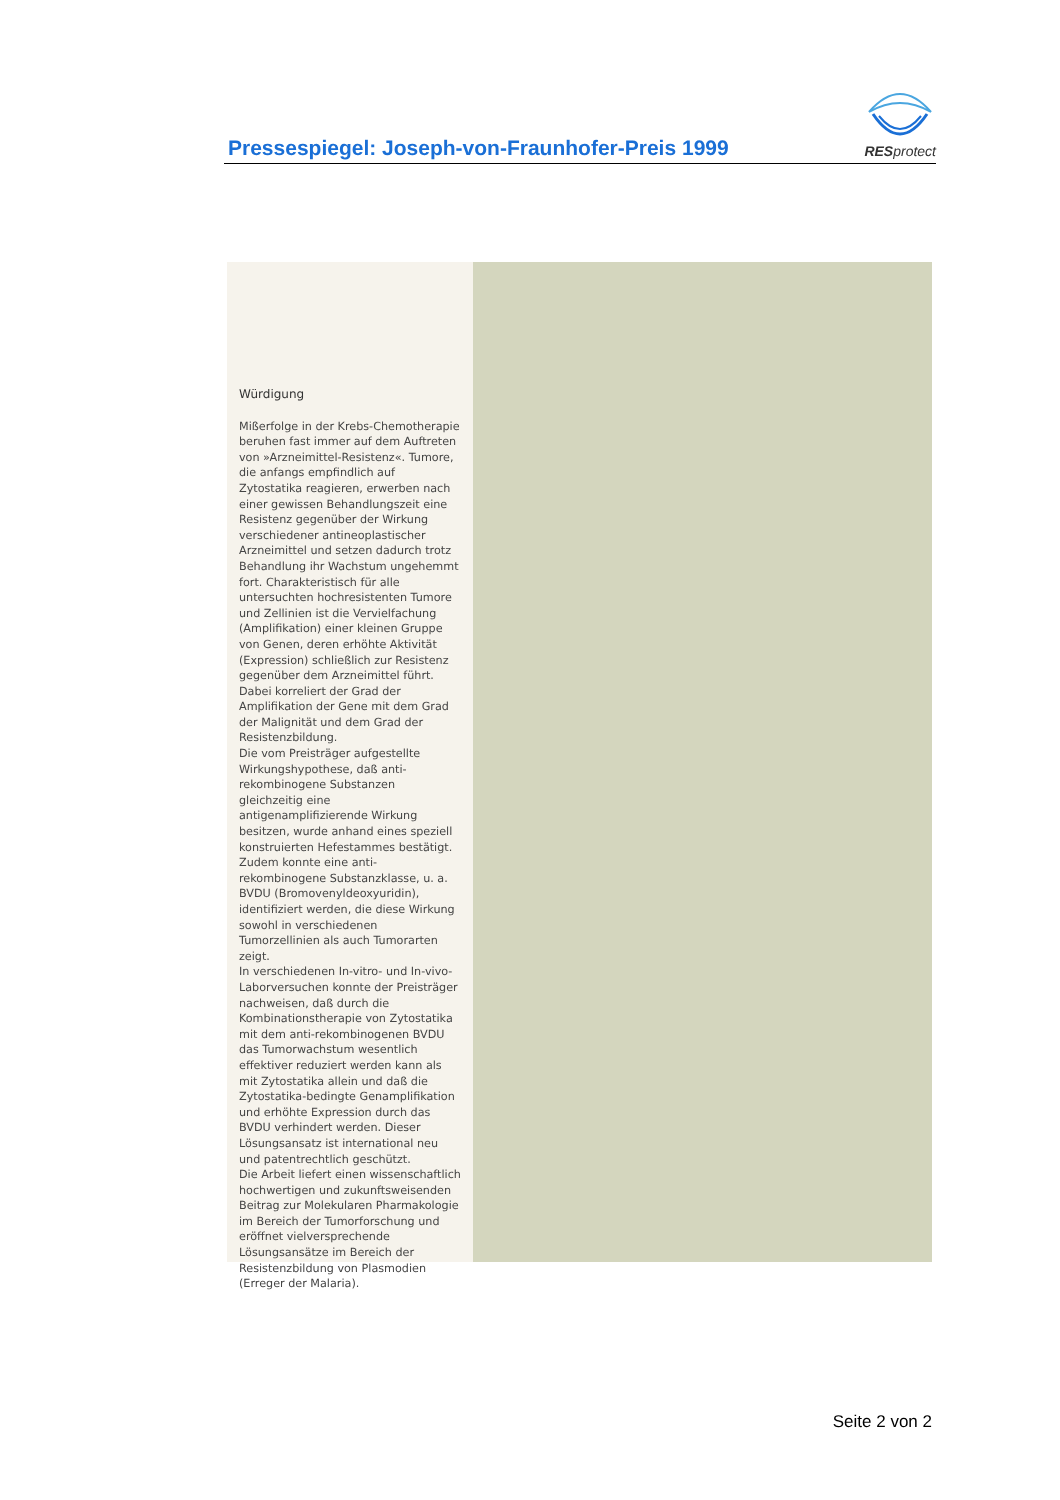Pressespiegel: Joseph-von-Fraunhofer-Preis 1999
RESprotect
Würdigung
Mißerfolge in der Krebs-Chemotherapie beruhen fast immer auf dem Auftreten von »Arzneimittel-Resistenz«. Tumore, die anfangs empfindlich auf Zytostatika reagieren, erwerben nach einer gewissen Behandlungszeit eine Resistenz gegenüber der Wirkung verschiedener antineoplastischer Arzneimittel und setzen dadurch trotz Behandlung ihr Wachstum ungehemmt fort. Charakteristisch für alle untersuchten hochresistenten Tumore und Zellinien ist die Vervielfachung (Amplifikation) einer kleinen Gruppe von Genen, deren erhöhte Aktivität (Expression) schließlich zur Resistenz gegenüber dem Arzneimittel führt. Dabei korreliert der Grad der Amplifikation der Gene mit dem Grad der Malignität und dem Grad der Resistenzbildung.
Die vom Preisträger aufgestellte Wirkungshypothese, daß anti-rekombinogene Substanzen gleichzeitig eine antigenamplifizierende Wirkung besitzen, wurde anhand eines speziell konstruierten Hefestammes bestätigt. Zudem konnte eine anti-rekombinogene Substanzklasse, u. a. BVDU (Bromovenyldeoxyuridin), identifiziert werden, die diese Wirkung sowohl in verschiedenen Tumorzellinien als auch Tumorarten zeigt.
In verschiedenen In-vitro- und In-vivo-Laborversuchen konnte der Preisträger nachweisen, daß durch die Kombinationstherapie von Zytostatika mit dem anti-rekombinogenen BVDU das Tumorwachstum wesentlich effektiver reduziert werden kann als mit Zytostatika allein und daß die Zytostatika-bedingte Genamplifikation und erhöhte Expression durch das BVDU verhindert werden. Dieser Lösungsansatz ist international neu und patentrechtlich geschützt.
Die Arbeit liefert einen wissenschaftlich hochwertigen und zukunftsweisenden Beitrag zur Molekularen Pharmakologie im Bereich der Tumorforschung und eröffnet vielversprechende Lösungsansätze im Bereich der Resistenzbildung von Plasmodien (Erreger der Malaria).
Seite 2 von 2